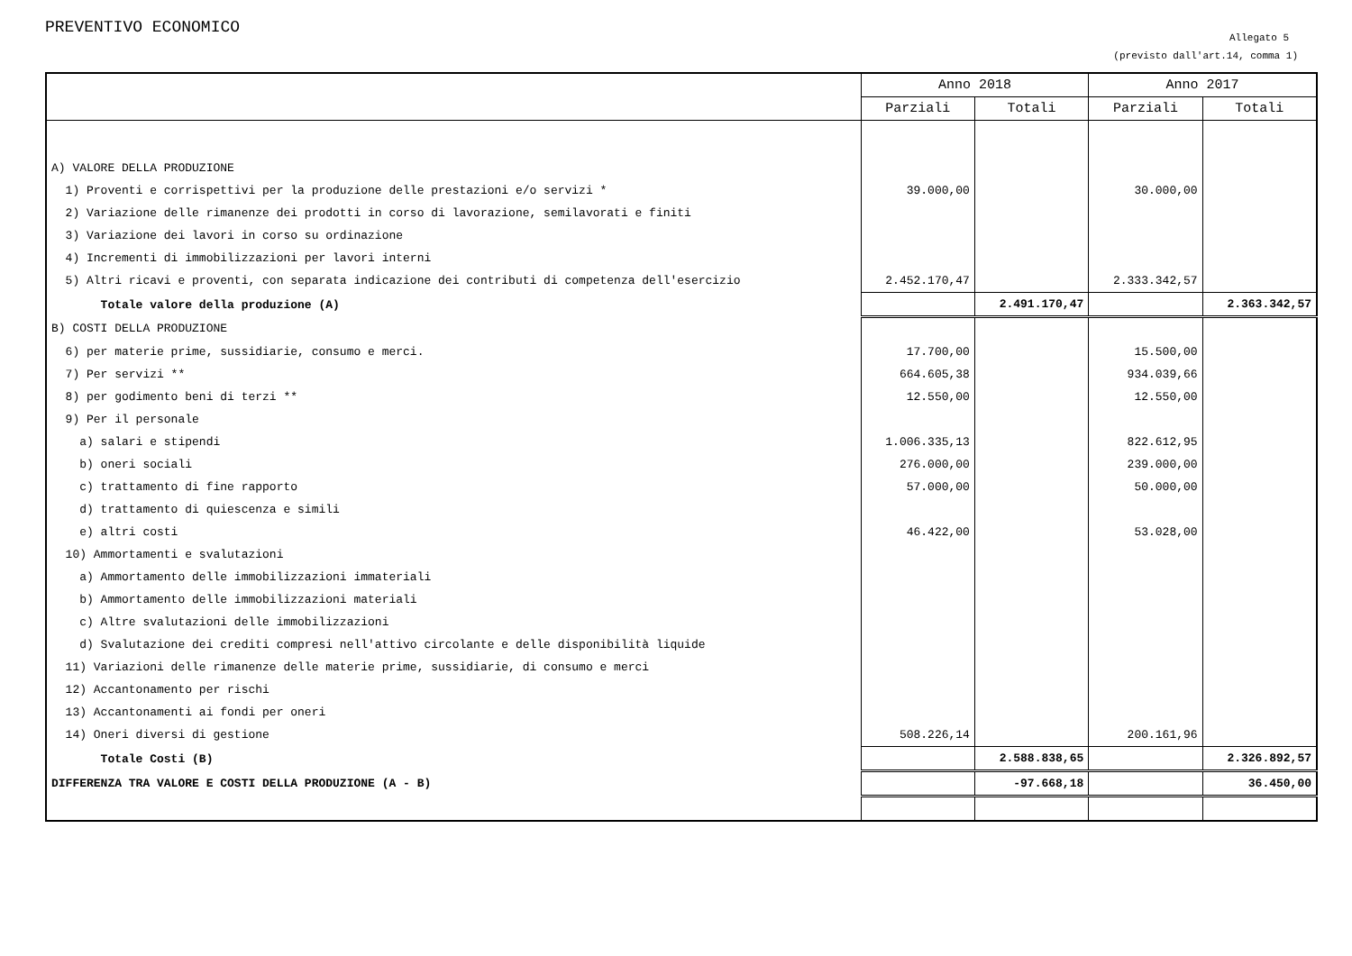PREVENTIVO ECONOMICO
Allegato 5
(previsto dall'art.14, comma 1)
| | Anno 2018 | | Anno 2017 | |
| --- | --- | --- | --- | --- |
| | Parziali | Totali | Parziali | Totali |
| A) VALORE DELLA PRODUZIONE | | | | |
| 1) Proventi e corrispettivi per la produzione delle prestazioni e/o servizi * | 39.000,00 | | 30.000,00 | |
| 2) Variazione delle rimanenze dei prodotti in corso di lavorazione, semilavorati e finiti | | | | |
| 3) Variazione dei lavori in corso su ordinazione | | | | |
| 4) Incrementi di immobilizzazioni per lavori interni | | | | |
| 5) Altri ricavi e proventi, con separata indicazione dei contributi di competenza dell'esercizio | 2.452.170,47 | | 2.333.342,57 | |
| Totale valore della produzione (A) | | 2.491.170,47 | | 2.363.342,57 |
| B) COSTI DELLA PRODUZIONE | | | | |
| 6) per materie prime, sussidiarie, consumo e merci. | 17.700,00 | | 15.500,00 | |
| 7) Per servizi ** | 664.605,38 | | 934.039,66 | |
| 8) per godimento beni di terzi ** | 12.550,00 | | 12.550,00 | |
| 9) Per il personale | | | | |
| a) salari e stipendi | 1.006.335,13 | | 822.612,95 | |
| b) oneri sociali | 276.000,00 | | 239.000,00 | |
| c) trattamento di fine rapporto | 57.000,00 | | 50.000,00 | |
| d) trattamento di quiescenza e simili | | | | |
| e) altri costi | 46.422,00 | | 53.028,00 | |
| 10) Ammortamenti e svalutazioni | | | | |
| a) Ammortamento delle immobilizzazioni immateriali | | | | |
| b) Ammortamento delle immobilizzazioni materiali | | | | |
| c) Altre svalutazioni delle immobilizzazioni | | | | |
| d) Svalutazione dei crediti compresi nell'attivo circolante e delle disponibilità liquide | | | | |
| 11) Variazioni delle rimanenze delle materie prime, sussidiarie, di consumo e merci | | | | |
| 12) Accantonamento per rischi | | | | |
| 13) Accantonamenti ai fondi per oneri | | | | |
| 14) Oneri diversi di gestione | 508.226,14 | | 200.161,96 | |
| Totale Costi (B) | | 2.588.838,65 | | 2.326.892,57 |
| DIFFERENZA TRA VALORE E COSTI DELLA PRODUZIONE (A - B) | | -97.668,18 | | 36.450,00 |